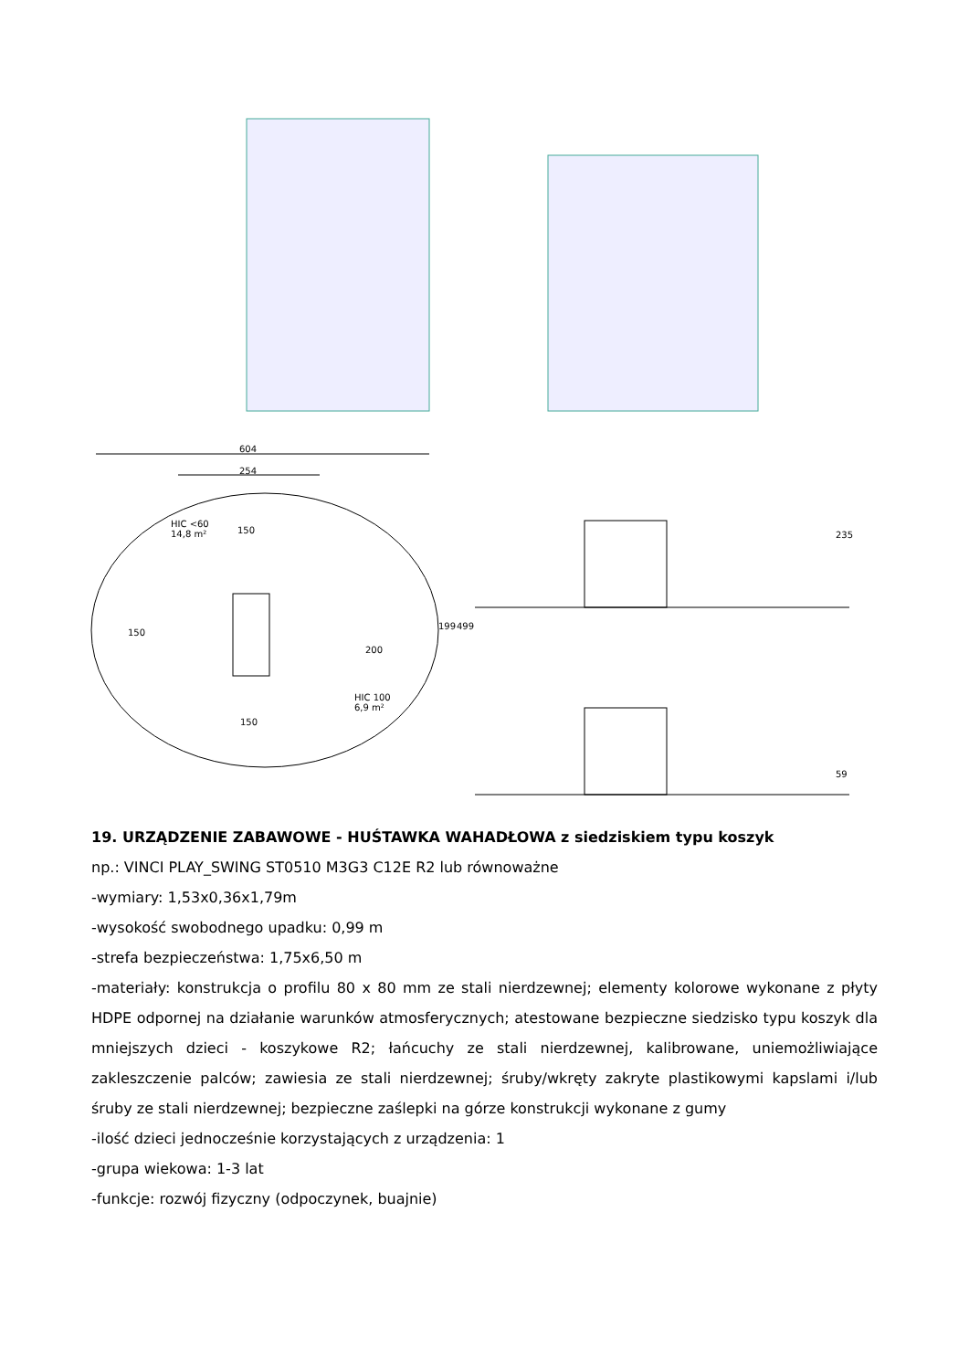604
254
HIC <60
14,8 m² 150
150
200
199 499
HIC 100
6,9 m²
150
235
59
19. URZĄDZENIE ZABAWOWE - HUŚTAWKA WAHADŁOWA z siedziskiem typu koszyk
np.: VINCI PLAY_SWING ST0510 M3G3 C12E R2 lub równoważne
-wymiary: 1,53x0,36x1,79m
-wysokość swobodnego upadku: 0,99 m
-strefa bezpieczeństwa: 1,75x6,50 m
-materiały: konstrukcja o profilu 80 x 80 mm ze stali nierdzewnej; elementy kolorowe wykonane z płyty HDPE odpornej na działanie warunków atmosferycznych; atestowane bezpieczne siedzisko typu koszyk dla mniejszych dzieci - koszykowe R2; łańcuchy ze stali nierdzewnej, kalibrowane, uniemożliwiające zakleszczenie palców; zawiesia ze stali nierdzewnej; śruby/wkręty zakryte plastikowymi kapslami i/lub śruby ze stali nierdzewnej; bezpieczne zaślepki na górze konstrukcji wykonane z gumy
-ilość dzieci jednocześnie korzystających z urządzenia: 1
-grupa wiekowa: 1-3 lat
-funkcje: rozwój fizyczny (odpoczynek, buajnie)